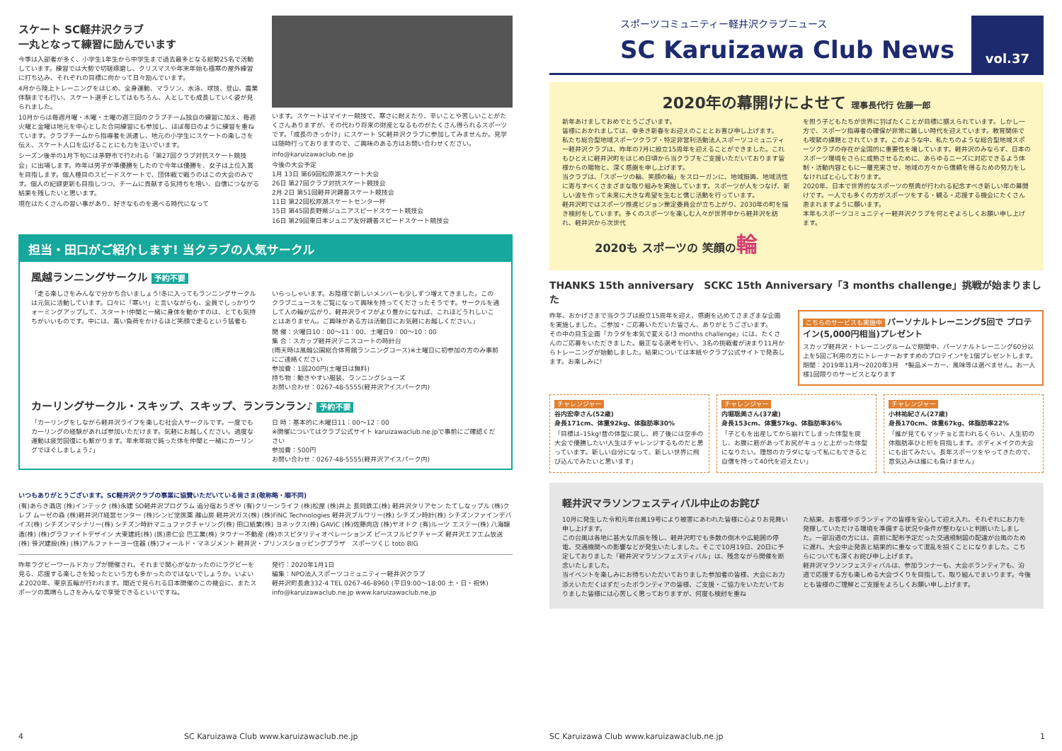スケート SC軽井沢クラブ
一丸となって練習に励んでいます
今季は入部者が多く、小学生1年生から中学生まで過去最多となる総勢25名で活動しています。練習では大勢で切磋琢磨し、クリスマスや年末年始も極寒の屋外練習に打ち込み、それぞれの目標に向かって日々励んでいます。
4月から陸上トレーニングをはじめ、全身運動、マラソン、水泳、球技、登山、農業体験までも行い、スケート選手としてはもちろん、人としても成長していく姿が見られました。
10月からは毎週月曜・木曜・土曜の週三回のクラブチーム独自の練習に加え、毎週火曜と金曜は地元を中心とした合同練習にも参加し、ほぼ毎日のように練習を重ねています。クラブチームから指導者を派遣し、地元の小学生にスケートの楽しさを伝え、スケート人口を広げることにも力を注いでいます。
シーズン後半の1月下旬には茅野市で行われる「第27回クラブ対抗スケート競技会」に出場します。昨年は男子が準優勝をしたので今年は優勝を、女子は上位入賞を目指します。個人種目のスピードスケートで、団体戦で戦うのはこの大会のみです。個人の記録更新も目指しつつ、チームに貢献する気持ちを培い、自信につながる結果を残したいと思います。
現在はたくさんの習い事があり、好きなものを選べる時代になって
います。スケートはマイナー競技で、寒さに耐えたり、辛いことや苦しいことがたくさんありますが、その代わり将来の財産となるものがたくさん得られるスポーツです。「成長のきっかけ」にスケート SC軽井沢クラブに参加してみませんか。見学は随時行っておりますので、ご興味のある方はお問い合わせください。
info@karuizawaclub.ne.jp
今後の大会予定
1月 13日 第69回松原湖スケート大会
26日 第27回クラブ対抗スケート競技会
2月 2日 第51回軽井沢親善スケート競技会
11日 第22回松原湖スケートセンター杯
15日 第45回長野県ジュニアスピードスケート競技会
16日 第29回東日本ジュニア友好親善スピードスケート競技会
担当・田口がご紹介します! 当クラブの人気サークル
風越ランニングサークル 予約不要
「走る楽しさをみんなで分かち合いましょう!冬に入ってもランニングサークルは元気に活動しています。口々に「寒い!」と言いながらも、全員でしっかりウォーミングアップして、スタート!仲間と一緒に身体を動かすのは、とても気持ちがいいものです。中には、高い負荷をかけるほど笑顔で走るという猛者も
いらっしゃいます。お陰様で新しいメンバーも少しずつ増えてきました。このクラブニュースをご覧になって興味を持ってくださったそうです。サークルを通して人の輪が広がり、軽井沢ライフがより豊かになれば、これほどうれしいことはありません。ご興味がある方は活動日にお気軽にお越しください。」
開 催：火曜日10：00～11：00、土曜日9：00～10：00
集 合：スカップ軽井沢テニスコートの時計台
(雨天時は風越公園総合体育館ランニングコース)※土曜日に初参加の方のみ事前にご連絡ください
参加費：1回200円(土曜日は無料)
持ち物：動きやすい服装、ランニングシューズ
お問い合わせ：0267-48-5555(軽井沢アイスパーク内)
カーリングサークル・スキップ、スキップ、ランランラン♪ 予約不要
「カーリングをしながら軽井沢ライフを楽しむ社会人サークルです。一度でもカーリングの経験があれば参加いただけます。気軽にお越しください。適度な運動は疲労回復にも繋がります。年末年始で鈍った体を仲間と一緒にカーリングでほぐしましょう♪」
日 時：基本的に木曜日11：00～12：00
※開催についてはクラブ公式サイト karuizawaclub.ne.jpで事前にご確認ください
参加費：500円
お問い合わせ：0267-48-5555(軽井沢アイスパーク内)
いつもありがとうございます。SC軽井沢クラブの事業に協賛いただいている皆さま(敬称略・順不同)
(有)あらき酒店 (株)インテック (株)永建 SO軽井沢プログラム 追分宿おうぎや (有)クリーンライフ (株)松屋 (株)井上 長岡鉄工(株) 軽井沢タリアセン たてしなップル (株)クレブ ムーゼの森 (株)軽井沢IT経営センター (株)シンビ堂医薬 離山房 軽井沢ガス(株) (株)FiNC Technologies 軽井沢ブルワリー(株) シチズン時計(株) シチズンファインデバイス(株) シチズンマシナリー(株) シチズン時計マニュファクチャリング(株) 田口紙業(株) ヨネックス(株) GAViC (株)佐藤肉店 (株)ヤオトク (有)ルーツ エステー(株) 八海醸造(株) (株)グラファイトデザイン 大東建託(株) (医)恵仁会 巴工業(株) タウナー不動産 (株)ホスピタリティオペレーションズ ピースフルピクチャーズ 軽井沢エフエム放送(株) 笹沢建設(株) (株)アルファトーヨー住器 (株)フィールド・マネジメント 軽井沢・プリンスショッピングプラザ　スポーツくじ toto BIG
昨年ラグビーワールドカップが開催され、それまで関心がなかったのにラグビーを見る、応援する楽しさを知ったという方も多かったのではないでしょうか。いよいよ2020年、東京五輪が行われます。間近で見られる日本開催のこの機会に、またスポーツの素晴らしさをみんなで享受できるといいですね。
発行：2020年1月1日
編集：NPO法人スポーツコミュニティー軽井沢クラブ
軽井沢町長倉332-4 TEL 0267-46-8960 (平日9:00～18:00 土・日・祝休)
info@karuizawaclub.ne.jp www.karuizawaclub.ne.jp
4 　　　　　　　　　　　　　　　　　　　　 SC Karuizawa Club www.karuizawaclub.ne.jp
スポーツコミュニティー軽井沢クラブニュース
SC Karuizawa Club News
vol.37
2020年の幕開けによせて 理事長代行 佐藤一郎
新年あけましておめでとうございます。
皆様におかれましては、幸多き新春をお迎えのこととお喜び申し上げます。
私たち総合型地域スポーツクラブ・特定非営利活動法人スポーツコミュニティー軽井沢クラブは、昨年の7月に設立15周年を迎えることができました。これもひとえに軽井沢町をはじめ日頃から当クラブをご支援いただいております皆様からの賜物と、深く感謝を申し上げます。
当クラブは、「スポーツの輪、笑顔の輪」をスローガンに、地域振興、地域活性に寄与すべくさまざまな取り組みを実施しています。スポーツが人をつなげ、新しい波を作って未来に大きな希望を生むと信じ活動を行っています。
軽井沢町ではスポーツ推進ビジョン策定委員会が立ち上がり、2030年の町を描き検討をしています。多くのスポーツを楽しむ人々が世界中から軽井沢を訪れ、軽井沢から次世代
2020も スポーツの 笑顔の輪
を担う子どもたちが世界に羽ばたくことが目標に据えられています。しかし一方で、スポーツ指導者の確保が非常に難しい時代を迎えています。教育関係でも喫緊の課題とされています。このような中、私たちのような総合型地域スポーツクラブの存在が全国的に重要性を増しています。軽井沢のみならず、日本のスポーツ環境をさらに成熟させるために、あらゆるニーズに対応できるよう体制・活動内容ともに一層充実させ、地域の方々から信頼を得るための努力をしなければと心しております。
2020年、日本で世界的なスポーツの祭典が行われる記念すべき新しい年の幕開けです。一人でも多くの方がスポーツをする・観る・応援する機会にたくさん恵まれますように願います。
本年もスポーツコミュニティー軽井沢クラブを何とぞよろしくお願い申し上げます。
THANKS 15th anniversary　SCKC 15th Anniversary「3 months challenge」挑戦が始まりました
昨年、おかげさまで当クラブは設立15周年を迎え、感謝を込めてさまざまな企画を実施しました。ご参加・ご応募いただいた皆さん、ありがとうございます。
その中の目玉企画「カラダを本気で変える!3 months challenge」には、たくさんのご応募をいただきました。厳正なる選考を行い、3名の挑戦者が決まり11月からトレーニングが始動しました。結果については本紙やクラブ公式サイトで発表します。お楽しみに!
こちらのサービスも実施中 パーソナルトレーニング5回で プロテイン(5,000円相当)プレゼント
スカップ軽井沢・トレーニングルームで期間中、パーソナルトレーニング60分以上を5回ご利用の方にトレーナーおすすめのプロテイン*を1個プレゼントします。
期間：2019年11月～2020年3月　*製品メーカー、風味等は選べません。お一人様1回限りのサービスとなります
チャレンジャー
谷内宏幸さん(52歳)
身長171cm、体重92kg、体脂肪率30%
「目標は–15kg!昔の体型に戻し、終了後には空手の大会で優勝したい!人生はチャレンジするものだと思っています。新しい自分になって、新しい世界に飛び込んでみたいと思います」
チャレンジャー
内堀聡美さん(37歳)
身長153cm、体重57kg、体脂肪率36%
「子どもを出産してから崩れてしまった体型を戻し、お腹に筋があってお尻がキュッと上がった体型になりたい。理想のカラダになって私にもできると自信を持って40代を迎えたい」
チャレンジャー
小林祐紀さん(27歳)
身長170cm、体重67kg、体脂肪率22%
「誰が見てもマッチョと言われるくらい、人生初の体脂肪率ひと桁を目指します。ボディメイクの大会にも出てみたい。長年スポーツをやってきたので、意気込みは誰にも負けません」
軽井沢マラソンフェスティバル中止のお詫び
10月に発生した令和元年台風19号により被害にあわれた皆様に心よりお見舞い申し上げます。
この台風は各地に甚大な爪痕を残し、軽井沢町でも多数の倒木や広範囲の停電、交通機関への影響などが発生いたしました。そこで10月19日、20日に予定しておりました「軽井沢マラソンフェスティバル」は、残念ながら開催を断念いたしました。
当イベントを楽しみにお待ちいただいておりました参加者の皆様、大会にお力添えいただくはずだったボランティアの皆様、ご支援・ご協力をいただいておりました皆様には心苦しく思っておりますが、何度も検討を重ね
た結果、お客様やボランティアの皆様を安心して迎え入れ、それぞれにお力を発揮していただける環境を準備する状況や条件が整わないと判断いたしました。一部沿道の方には、直前に配布予定だった交通規制図の配達が台風のために遅れ、大会中止発表と結果的に重なって混乱を招くことになりました。こちらについても深くお詫び申し上げます。
軽井沢マラソンフェスティバルは、参加ランナーも、大会ボランティアも、沿道で応援する方も楽しめる大会づくりを目指して、取り組んでまいります。今後とも皆様のご理解とご支援をよろしくお願い申し上げます。
SC Karuizawa Club www.karuizawaclub.ne.jp 1